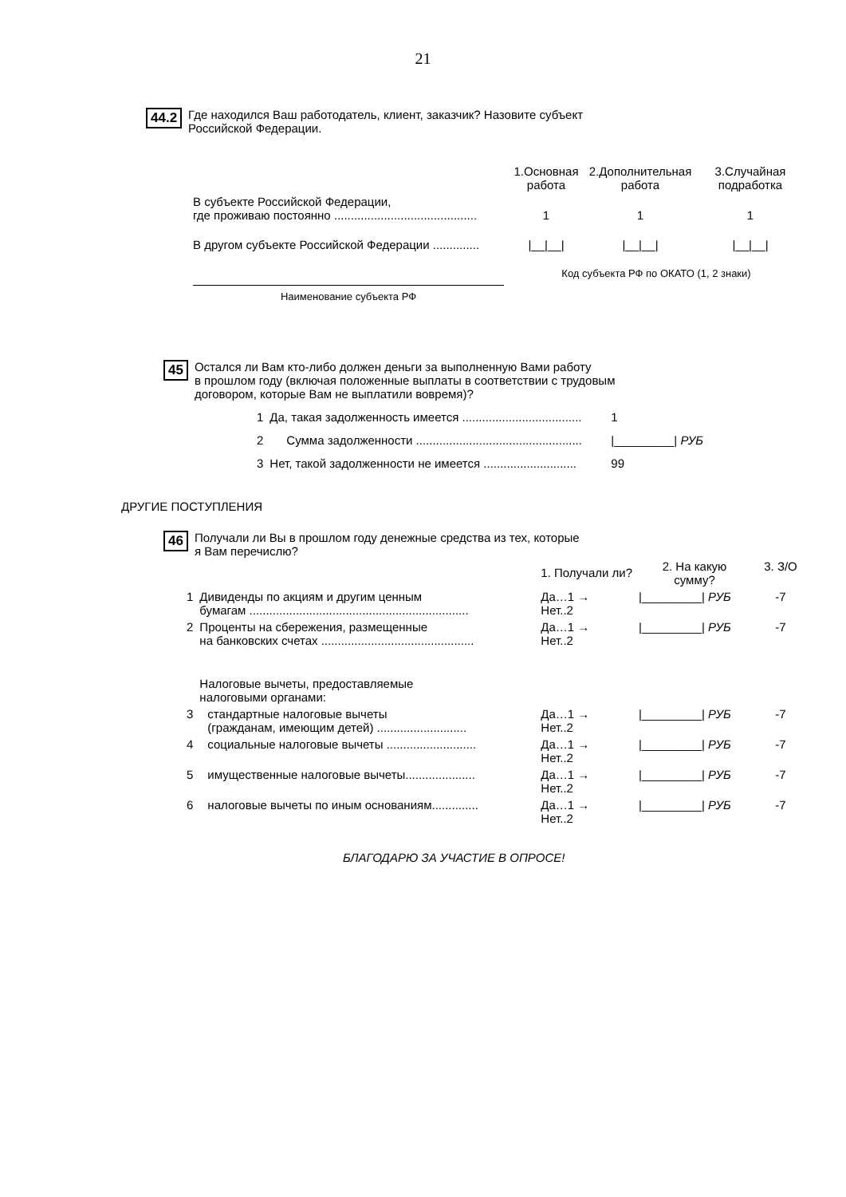21
44.2 Где находился Ваш работодатель, клиент, заказчик? Назовите субъект
Российской Федерации.
| | 1.Основная работа | 2.Дополнительная работа | 3.Случайная подработка |
| В субъекте Российской Федерации, где проживаю постоянно ........................................... | 1 | 1 | 1 |
| В другом субъекте Российской Федерации .............. | /__/__/ | /__/__/ | /__/__/ |
| Наименование субъекта РФ | Код субъекта РФ по ОКАТО (1, 2 знаки) | | |
45 Остался ли Вам кто-либо должен деньги за выполненную Вами работу
в прошлом году (включая положенные выплаты в соответствии с трудовым
договором, которые Вам не выплатили вовремя)?
| 1 | Да, такая задолженность имеется .................................... | 1 |
| 2 | Сумма задолженности .................................................. | /_________/ РУБ |
| 3 | Нет, такой задолженности не имеется ............................ | 99 |
ДРУГИЕ ПОСТУПЛЕНИЯ
46 Получали ли Вы в прошлом году денежные средства из тех, которые
я Вам перечислю?
| | | 1. Получали ли? | 2. На какую сумму? | 3. З/О |
| 1 | Дивиденды по акциям и другим ценным бумагам .................................................................. | Да…1 → Нет..2 | /_________/ РУБ | -7 |
| 2 | Проценты на сбережения, размещенные на банковских счетах .............................................. | Да…1 → Нет..2 | /_________/ РУБ | -7 |
| | Налоговые вычеты, предоставляемые налоговыми органами: | | | |
| 3 | стандартные налоговые вычеты (гражданам, имеющим детей) ........................... | Да…1 → Нет..2 | /_________/ РУБ | -7 |
| 4 | социальные налоговые вычеты ........................... | Да…1 → Нет..2 | /_________/ РУБ | -7 |
| 5 | имущественные налоговые вычеты..................... | Да…1 → Нет..2 | /_________/ РУБ | -7 |
| 6 | налоговые вычеты по иным основаниям.............. | Да…1 → Нет..2 | /_________/ РУБ | -7 |
БЛАГОДАРЮ ЗА УЧАСТИЕ В ОПРОСЕ!